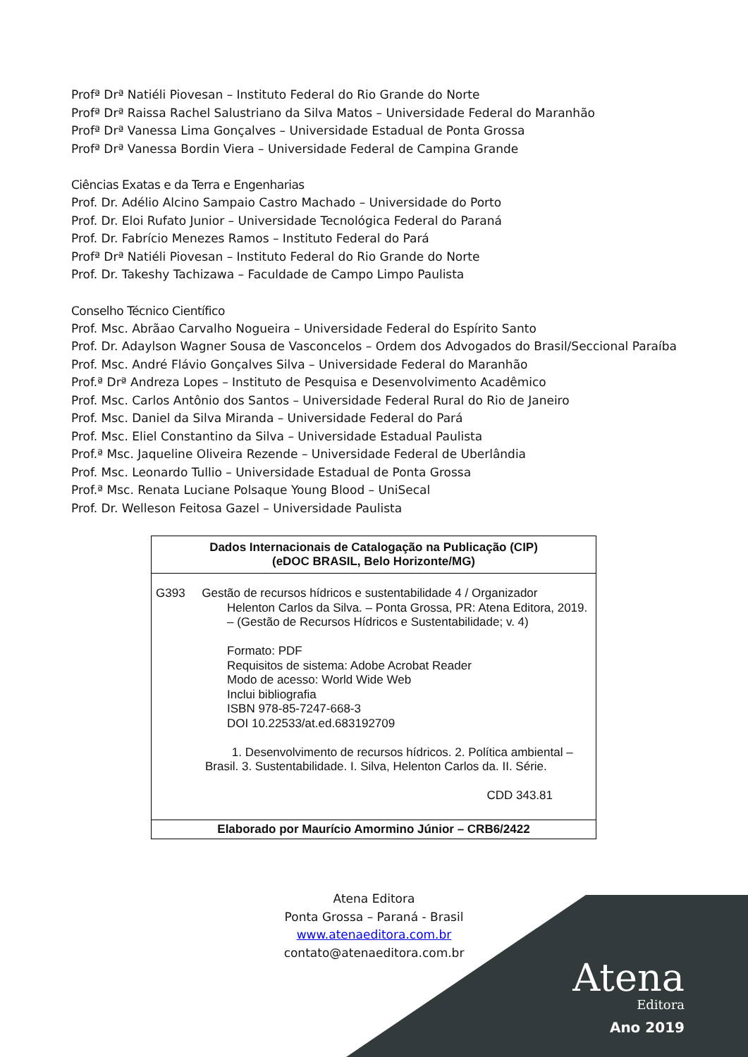Profª Drª Natiéli Piovesan – Instituto Federal do Rio Grande do Norte
Profª Drª Raissa Rachel Salustriano da Silva Matos – Universidade Federal do Maranhão
Profª Drª Vanessa Lima Gonçalves – Universidade Estadual de Ponta Grossa
Profª Drª Vanessa Bordin Viera – Universidade Federal de Campina Grande
Ciências Exatas e da Terra e Engenharias
Prof. Dr. Adélio Alcino Sampaio Castro Machado – Universidade do Porto
Prof. Dr. Eloi Rufato Junior – Universidade Tecnológica Federal do Paraná
Prof. Dr. Fabrício Menezes Ramos – Instituto Federal do Pará
Profª Drª Natiéli Piovesan – Instituto Federal do Rio Grande do Norte
Prof. Dr. Takeshy Tachizawa – Faculdade de Campo Limpo Paulista
Conselho Técnico Científico
Prof. Msc. Abrãao Carvalho Nogueira – Universidade Federal do Espírito Santo
Prof. Dr. Adaylson Wagner Sousa de Vasconcelos – Ordem dos Advogados do Brasil/Seccional Paraíba
Prof. Msc. André Flávio Gonçalves Silva – Universidade Federal do Maranhão
Prof.ª Drª Andreza Lopes – Instituto de Pesquisa e Desenvolvimento Acadêmico
Prof. Msc. Carlos Antônio dos Santos – Universidade Federal Rural do Rio de Janeiro
Prof. Msc. Daniel da Silva Miranda – Universidade Federal do Pará
Prof. Msc. Eliel Constantino da Silva – Universidade Estadual Paulista
Prof.ª Msc. Jaqueline Oliveira Rezende – Universidade Federal de Uberlândia
Prof. Msc. Leonardo Tullio – Universidade Estadual de Ponta Grossa
Prof.ª Msc. Renata Luciane Polsaque Young Blood – UniSecal
Prof. Dr. Welleson Feitosa Gazel – Universidade Paulista
| Dados Internacionais de Catalogação na Publicação (CIP) (eDOC BRASIL, Belo Horizonte/MG) |
| --- |
| G393 Gestão de recursos hídricos e sustentabilidade 4 / Organizador Helenton Carlos da Silva. – Ponta Grossa, PR: Atena Editora, 2019. – (Gestão de Recursos Hídricos e Sustentabilidade; v. 4) Formato: PDF Requisitos de sistema: Adobe Acrobat Reader Modo de acesso: World Wide Web Inclui bibliografia ISBN 978-85-7247-668-3 DOI 10.22533/at.ed.683192709 1. Desenvolvimento de recursos hídricos. 2. Política ambiental – Brasil. 3. Sustentabilidade. I. Silva, Helenton Carlos da. II. Série. CDD 343.81 |
| Elaborado por Maurício Amormino Júnior – CRB6/2422 |
Atena Editora
Ponta Grossa – Paraná - Brasil
www.atenaeditora.com.br
contato@atenaeditora.com.br
Atena
Editora
Ano 2019